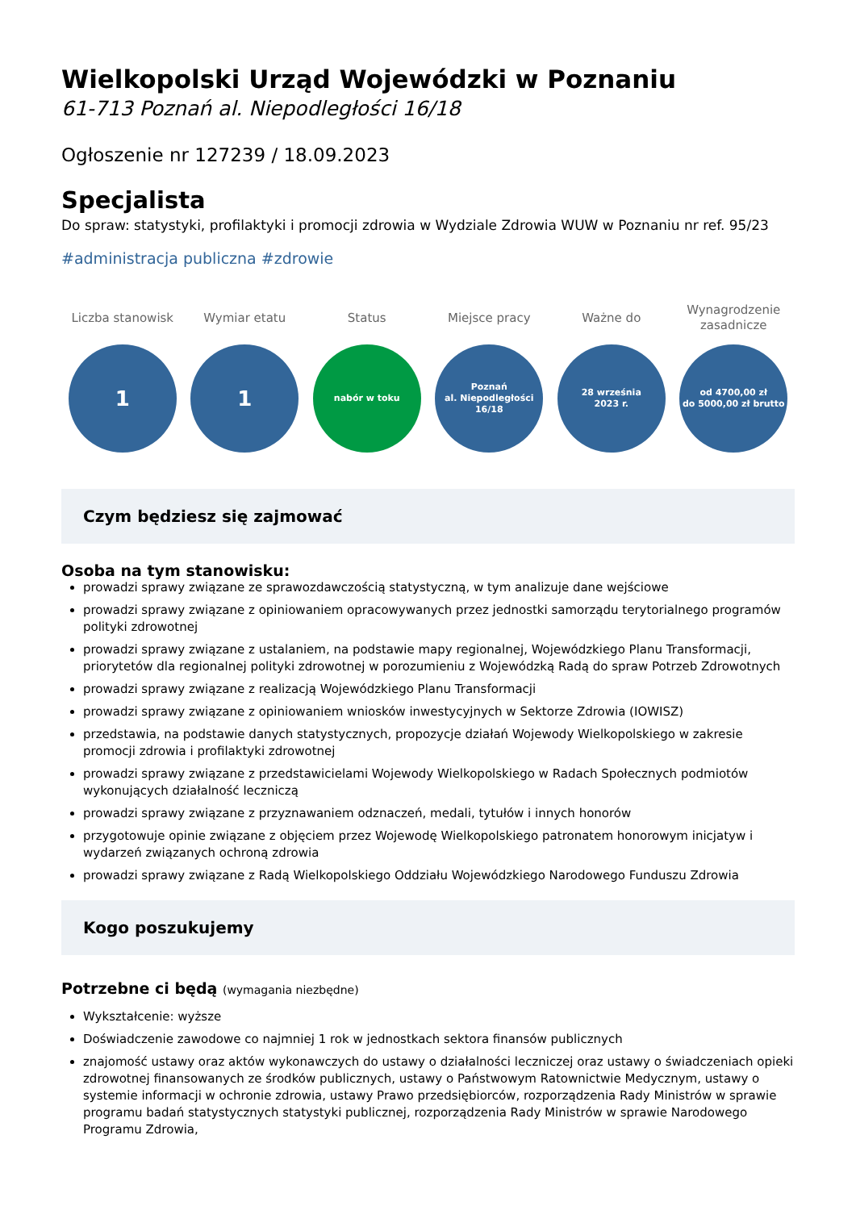Wielkopolski Urząd Wojewódzki w Poznaniu
61-713 Poznań al. Niepodległości 16/18
Ogłoszenie nr 127239 / 18.09.2023
Specjalista
Do spraw: statystyki, profilaktyki i promocji zdrowia w Wydziale Zdrowia WUW w Poznaniu nr ref. 95/23
#administracja publiczna #zdrowie
Liczba stanowisk
1
Wymiar etatu
1
Status
nabór w toku
Miejsce pracy
Poznań
al. Niepodległości
16/18
Ważne do
28 września
2023 r.
Wynagrodzenie
zasadnicze
od 4700,00 zł
do 5000,00 zł brutto
Czym będziesz się zajmować
Osoba na tym stanowisku:
prowadzi sprawy związane ze sprawozdawczością statystyczną, w tym analizuje dane wejściowe
prowadzi sprawy związane z opiniowaniem opracowywanych przez jednostki samorządu terytorialnego programów polityki zdrowotnej
prowadzi sprawy związane z ustalaniem, na podstawie mapy regionalnej, Wojewódzkiego Planu Transformacji, priorytetów dla regionalnej polityki zdrowotnej w porozumieniu z Wojewódzką Radą do spraw Potrzeb Zdrowotnych
prowadzi sprawy związane z realizacją Wojewódzkiego Planu Transformacji
prowadzi sprawy związane z opiniowaniem wniosków inwestycyjnych w Sektorze Zdrowia (IOWISZ)
przedstawia, na podstawie danych statystycznych, propozycje działań Wojewody Wielkopolskiego w zakresie promocji zdrowia i profilaktyki zdrowotnej
prowadzi sprawy związane z przedstawicielami Wojewody Wielkopolskiego w Radach Społecznych podmiotów wykonujących działalność leczniczą
prowadzi sprawy związane z przyznawaniem odznaczeń, medali, tytułów i innych honorów
przygotowuje opinie związane z objęciem przez Wojewodę Wielkopolskiego patronatem honorowym inicjatyw i wydarzeń związanych ochroną zdrowia
prowadzi sprawy związane z Radą Wielkopolskiego Oddziału Wojewódzkiego Narodowego Funduszu Zdrowia
Kogo poszukujemy
Potrzebne ci będą (wymagania niezbędne)
Wykształcenie: wyższe
Doświadczenie zawodowe co najmniej 1 rok w jednostkach sektora finansów publicznych
znajomość ustawy oraz aktów wykonawczych do ustawy o działalności leczniczej oraz ustawy o świadczeniach opieki zdrowotnej finansowanych ze środków publicznych, ustawy o Państwowym Ratownictwie Medycznym, ustawy o systemie informacji w ochronie zdrowia, ustawy Prawo przedsiębiorców, rozporządzenia Rady Ministrów w sprawie programu badań statystycznych statystyki publicznej, rozporządzenia Rady Ministrów w sprawie Narodowego Programu Zdrowia,